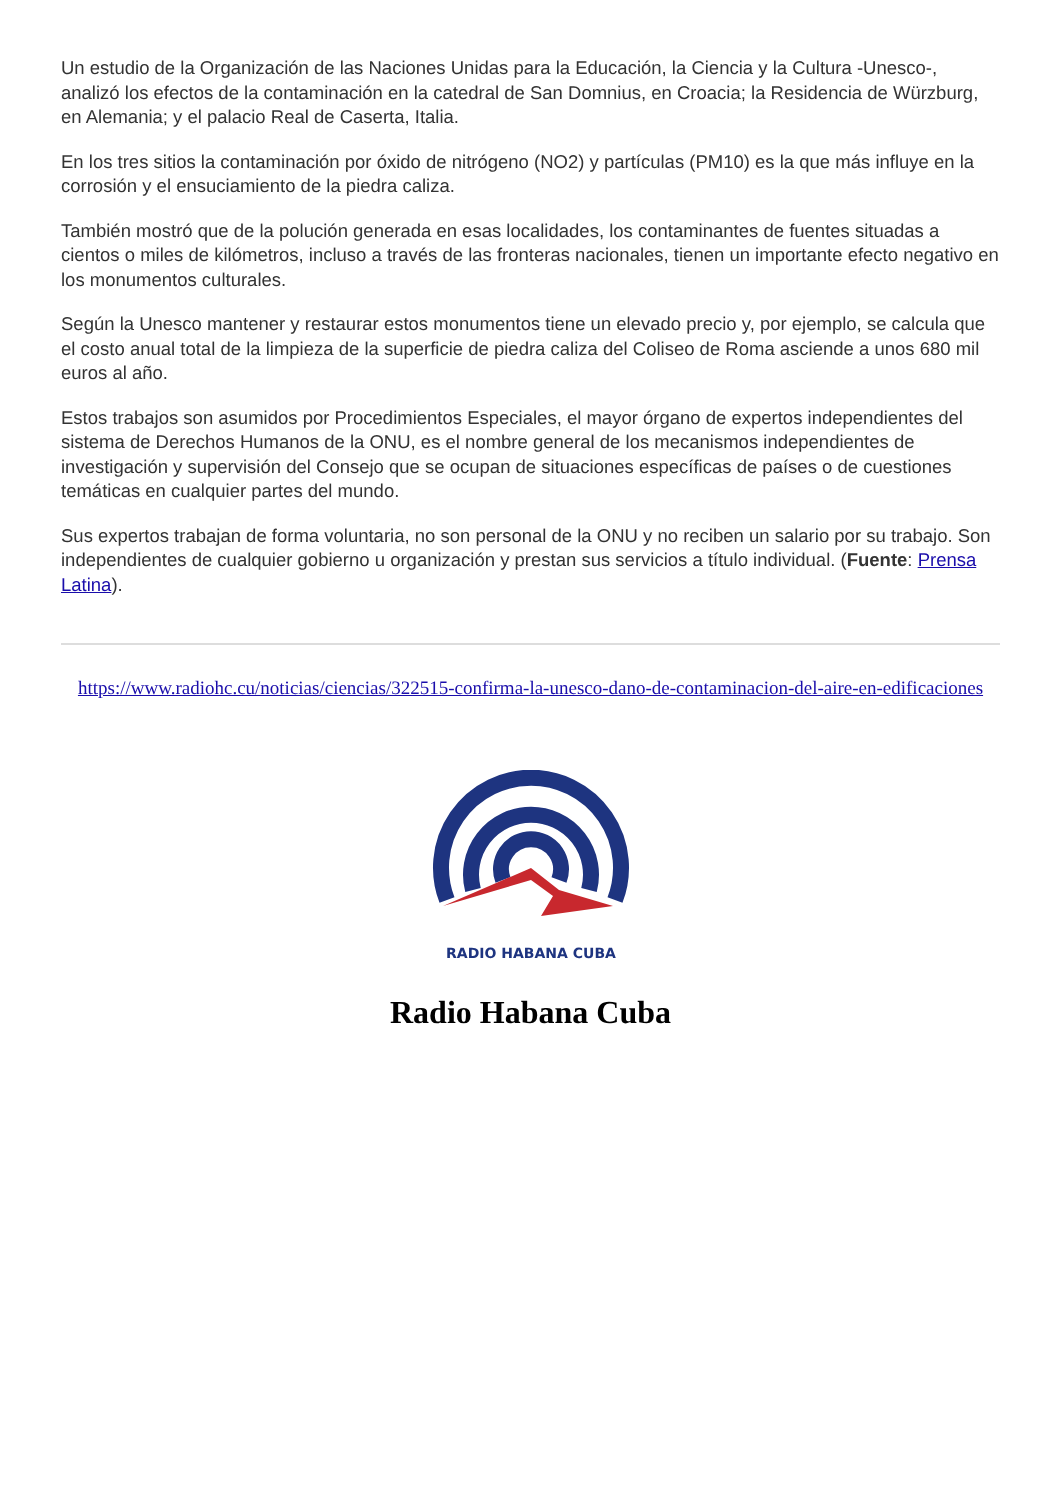Un estudio de la Organización de las Naciones Unidas para la Educación, la Ciencia y la Cultura -Unesco-, analizó los efectos de la contaminación en la catedral de San Domnius, en Croacia; la Residencia de Würzburg, en Alemania; y el palacio Real de Caserta, Italia.
En los tres sitios la contaminación por óxido de nitrógeno (NO2) y partículas (PM10) es la que más influye en la corrosión y el ensuciamiento de la piedra caliza.
También mostró que de la polución generada en esas localidades, los contaminantes de fuentes situadas a cientos o miles de kilómetros, incluso a través de las fronteras nacionales, tienen un importante efecto negativo en los monumentos culturales.
Según la Unesco mantener y restaurar estos monumentos tiene un elevado precio y, por ejemplo, se calcula que el costo anual total de la limpieza de la superficie de piedra caliza del Coliseo de Roma asciende a unos 680 mil euros al año.
Estos trabajos son asumidos por Procedimientos Especiales, el mayor órgano de expertos independientes del sistema de Derechos Humanos de la ONU, es el nombre general de los mecanismos independientes de investigación y supervisión del Consejo que se ocupan de situaciones específicas de países o de cuestiones temáticas en cualquier partes del mundo.
Sus expertos trabajan de forma voluntaria, no son personal de la ONU y no reciben un salario por su trabajo. Son independientes de cualquier gobierno u organización y prestan sus servicios a título individual. (Fuente: Prensa Latina).
https://www.radiohc.cu/noticias/ciencias/322515-confirma-la-unesco-dano-de-contaminacion-del-aire-en-edificaciones
RADIO HABANA CUBA
Radio Habana Cuba